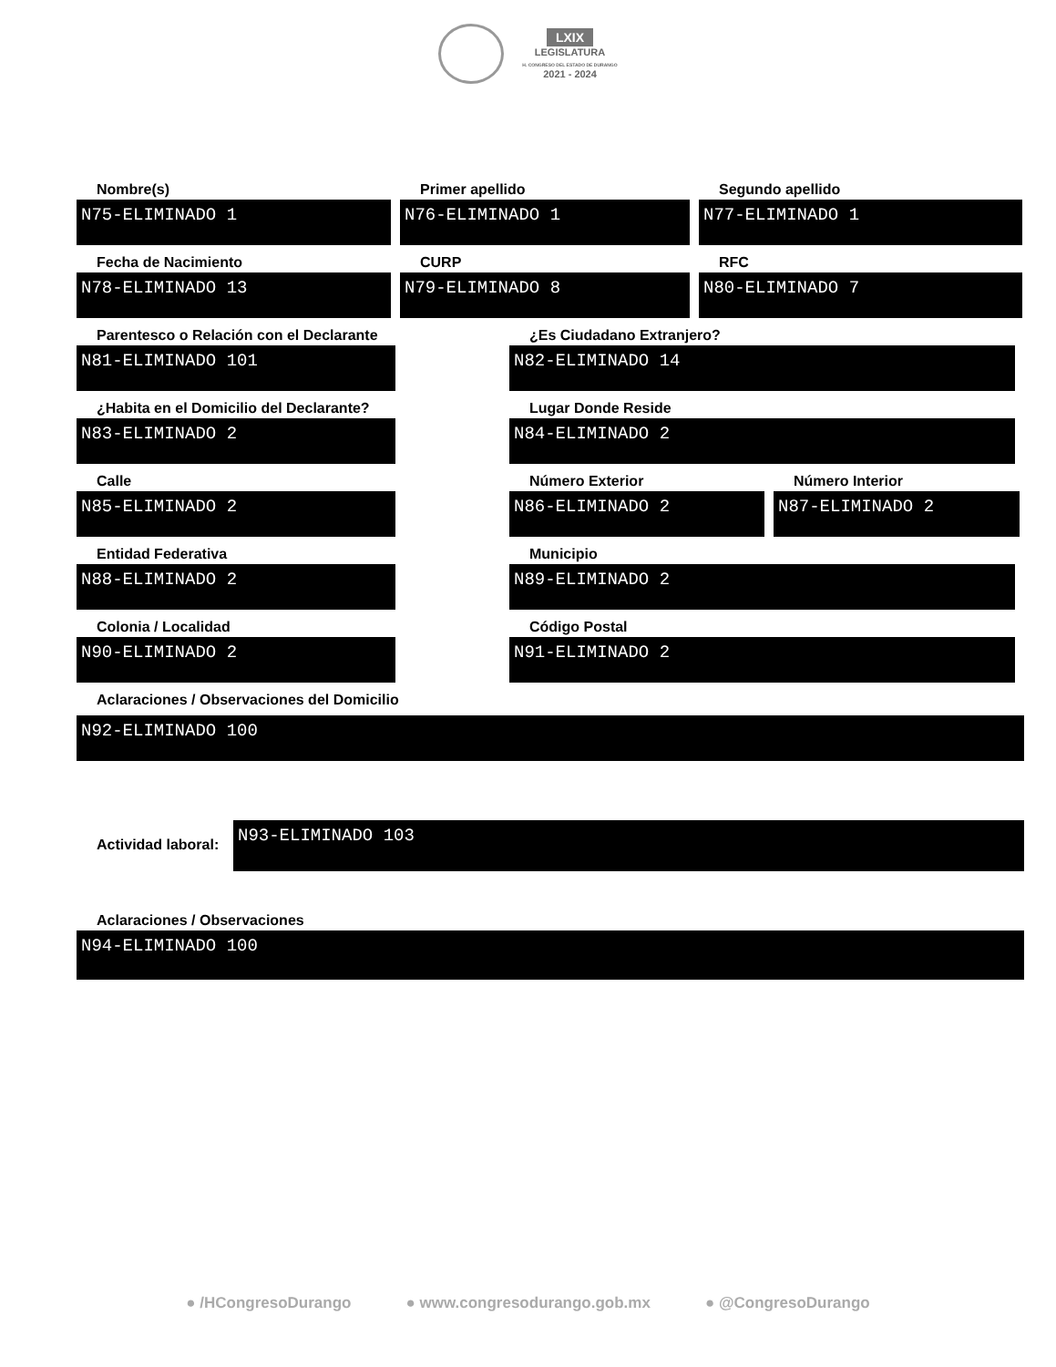LXIX
LEGISLATURA
H. CONGRESO DEL ESTADO DE DURANGO
2021 - 2024
Nombre(s)
N75-ELIMINADO 1
Primer apellido
N76-ELIMINADO 1
Segundo apellido
N77-ELIMINADO 1
Fecha de Nacimiento
N78-ELIMINADO 13
CURP
N79-ELIMINADO 8
RFC
N80-ELIMINADO 7
Parentesco o Relación con el Declarante
N81-ELIMINADO 101
¿Es Ciudadano Extranjero?
N82-ELIMINADO 14
¿Habita en el Domicilio del Declarante?
N83-ELIMINADO 2
Lugar Donde Reside
N84-ELIMINADO 2
Calle
N85-ELIMINADO 2
Número Exterior
N86-ELIMINADO 2
Número Interior
N87-ELIMINADO 2
Entidad Federativa
N88-ELIMINADO 2
Municipio
N89-ELIMINADO 2
Colonia / Localidad
N90-ELIMINADO 2
Código Postal
N91-ELIMINADO 2
Aclaraciones / Observaciones del Domicilio
N92-ELIMINADO 100
Actividad laboral:
N93-ELIMINADO 103
Aclaraciones / Observaciones
N94-ELIMINADO 100
● /HCongresoDurango ● www.congresodurango.gob.mx ● @CongresoDurango